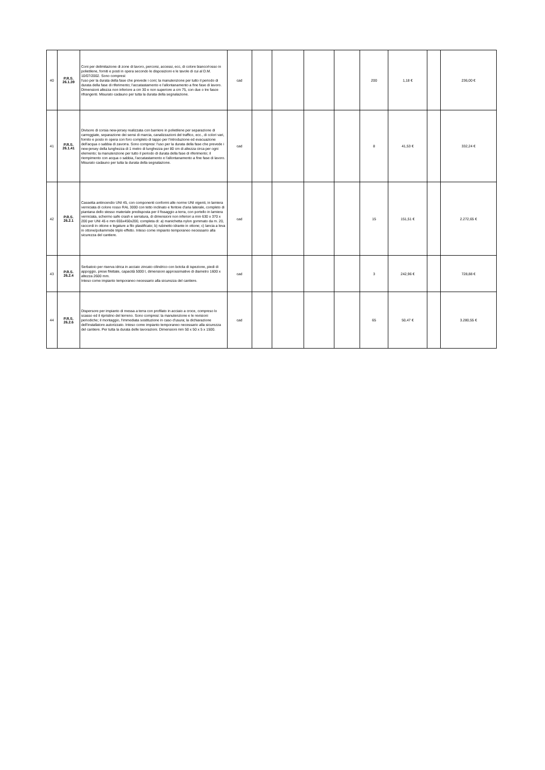| 40 | P.R.S. 26.1.39 | Coni per delimitazione di zone di lavoro, percorsi, accessi, ecc, di colore bianco/rosso in polietilene, forniti e posti in opera secondo le disposizioni e le tavole di cui al D.M. 10/07/2002. Sono compresi: l'uso per la durata della fase che prevede i coni; la manutenzione per tutto il periodo di durata della fase di riferimento; l'accatastamento e l'allontanamento a fine fase di lavoro. Dimensioni altezza non inferiore a cm 30 e non superiore a cm 75, con due o tre fasce rifrangenti. Misurato cadauno per tutta la durata della segnalazione. | cad | | | | | 200 | 1,18 € | | 236,00 € |
| 41 | P.R.S. 26.1.41 | Divisore di corsia new-jersey realizzata con barriere in polietilene per separazione di carreggiate, separazione dei sensi di marcia, canalizzazioni del traffico, ecc., di colori vari, fornito e posto in opera con foro completo di tappo per l'introduzione ed evacuazione dell'acqua o sabbia di zavorra. Sono compresi: l'uso per la durata della fase che prevede i new-jersey della lunghezza di 1 metro di lunghezza per 80 cm di altezza circa per ogni elemento; la manutenzione per tutto il periodo di durata della fase di riferimento; il riempimento con acqua o sabbia, l'accatastamento e l'allontanamento a fine fase di lavoro. Misurato cadauno per tutta la durata della segnalazione. | cad | | | | | 8 | 41,53 € | | 332,24 € |
| 42 | P.R.S. 26.2.1 | Cassetta antincendio UNI 45, con componenti conformi alle norme UNI vigenti, in lamiera verniciata di colore rosso RAL 3000 con tetto inclinato e feritoie d'aria laterale, completo di piantana dello stesso materiale predisposta per il fissaggio a terra, con portello in lamiera verniciata, schermo safe crash e serratura, di dimensioni non inferiori a mm 630 x 370 x 200 per UNI 45 e mm 655x450x200, completa di: a) manichetta nylon gommato da m. 20, raccordi in ottone e legature a filo plastificato; b) rubinetto idrante in ottone; c) lancia a leva in ottone/poliammide triplo effetto. Inteso come impianto temporaneo necessario alla sicurezza del cantiere. | cad | | | | | 15 | 151,51 € | | 2.272,65 € |
| 43 | P.R.S. 26.2.4 | Serbatoio per riserva idrica in acciaio zincato cilindrico con botola di ispezione, piedi di appoggio, prese filettate, capacità 5000 l, dimensioni approssimative di diametro 1600 x altezza 2600 mm. Inteso come impianto temporaneo necessario alla sicurezza del cantiere. | cad | | | | | 3 | 242,96 € | | 728,88 € |
| 44 | P.R.S. 26.2.6 | Dispersore per impianto di messa a terra con profilato in acciaio a croce, compreso lo scasso ed il ripristino del terreno. Sono compresi: la manutenzione e le revisioni periodiche; il montaggio, l'immediata sostituzione in caso d'usura; la dichiarazione dell'installatore autorizzato. Inteso come impianto temporaneo necessario alla sicurezza del cantiere. Per tutta la durata delle lavorazioni. Dimensioni mm 50 x 50 x 5 x 1500. | cad | | | | | 65 | 50,47 € | | 3.280,55 € |